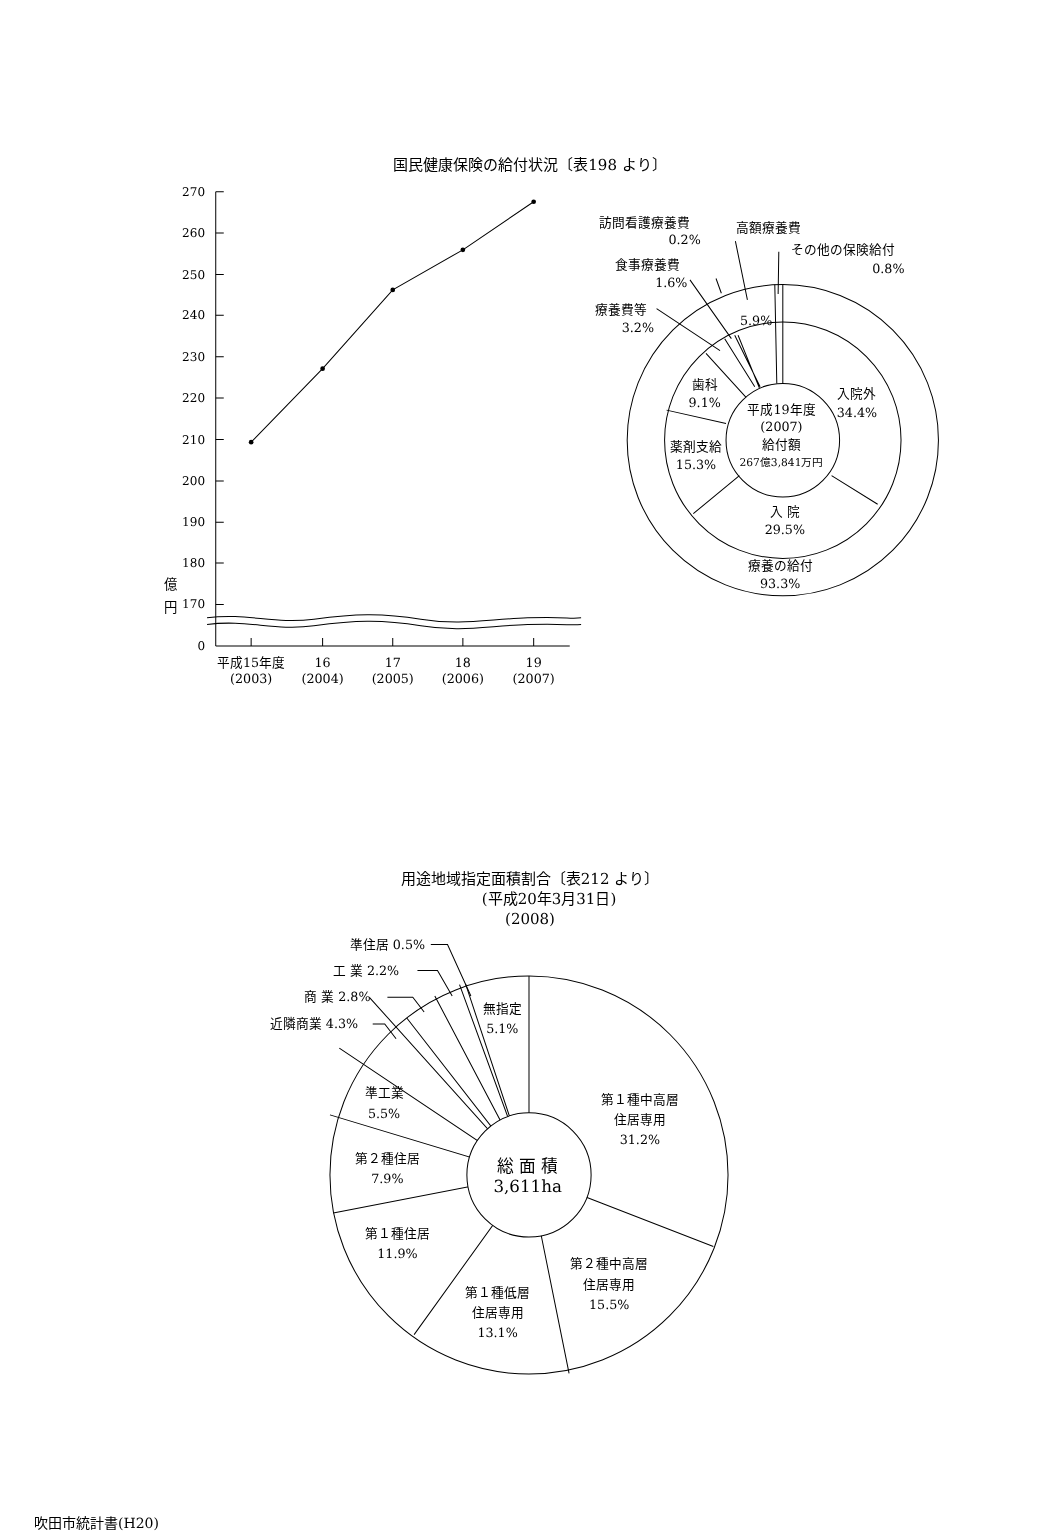国民健康保険の給付状況〔表198 より〕
270
260
250
240
230
220
210
200
190
180
170
0
億
円
平成15年度
(2003)
16
(2004)
17
(2005)
18
(2006)
19
(2007)
訪問看護療養費
0.2%
高額療養費
その他の保険給付
0.8%
食事療養費
1.6%
療養費等
3.2%
5.9%
入院外
34.4%
歯科
9.1%
平成19年度
(2007)
給付額
267億3,841万円
薬剤支給
15.3%
入 院
29.5%
療養の給付
93.3%
用途地域指定面積割合〔表212 より〕
(平成20年3月31日)
(2008)
準住居 0.5%
工 業 2.2%
商 業 2.8%
近隣商業 4.3%
無指定
5.1%
準工業
5.5%
第２種住居
7.9%
第１種住居
11.9%
第１種低層
住居専用
13.1%
第２種中高層
住居専用
15.5%
第１種中高層
住居専用
31.2%
総 面 積
3,611ha
吹田市統計書(H20)